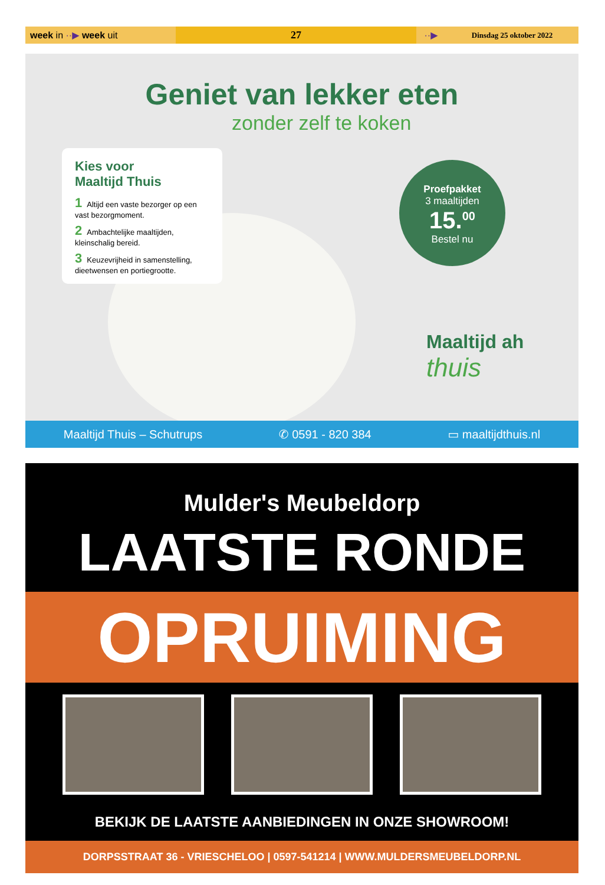week in ··▶ week uit
27
··▶
Dinsdag 25 oktober 2022
Geniet van lekker eten
zonder zelf te koken
Kies voor
Maaltijd Thuis
1 Altijd een vaste bezorger op een vast bezorgmoment.
2 Ambachtelijke maaltijden, kleinschalig bereid.
3 Keuzevrijheid in samenstelling, dieetwensen en portiegrootte.
Proefpakket
3 maaltijden
15.<sup>00</sup>
Bestel nu
Maaltijd ah
thuis
Maaltijd Thuis – Schutrups ✆ 0591 - 820 384 ▭ maaltijdthuis.nl
Mulder's Meubeldorp
LAATSTE RONDE
OPRUIMING
BEKIJK DE LAATSTE AANBIEDINGEN IN ONZE SHOWROOM!
DORPSSTRAAT 36 - VRIESCHELOO | 0597-541214 | WWW.MULDERSMEUBELDORP.NL